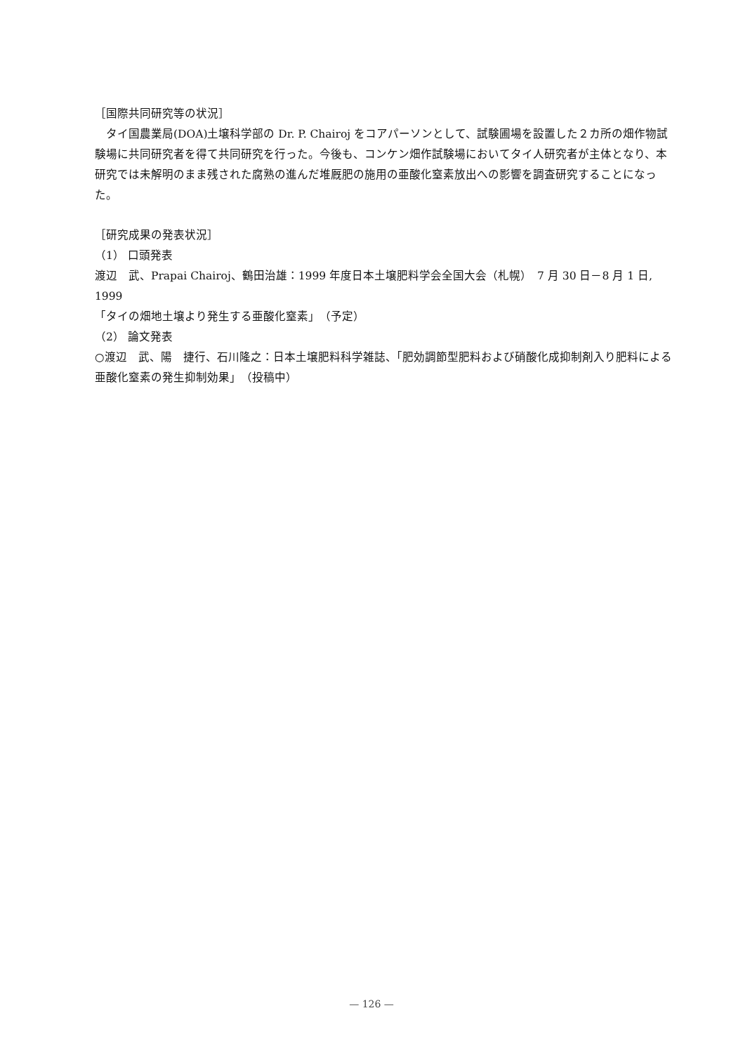［国際共同研究等の状況］
　タイ国農業局(DOA)土壌科学部の Dr. P. Chairoj をコアパーソンとして、試験圃場を設置した２カ所の畑作物試験場に共同研究者を得て共同研究を行った。今後も、コンケン畑作試験場においてタイ人研究者が主体となり、本研究では未解明のまま残された腐熟の進んだ堆厩肥の施用の亜酸化窒素放出への影響を調査研究することになった。
［研究成果の発表状況］
（1） 口頭発表
渡辺　武、Prapai Chairoj、鶴田治雄：1999 年度日本土壌肥料学会全国大会（札幌）　7 月 30 日－8 月 1 日, 1999
「タイの畑地土壌より発生する亜酸化窒素」　（予定）
（2） 論文発表
○渡辺　武、陽　捷行、石川隆之：日本土壌肥料科学雑誌、「肥効調節型肥料および硝酸化成抑制剤入り肥料による亜酸化窒素の発生抑制効果」　（投稿中）
— 126 —